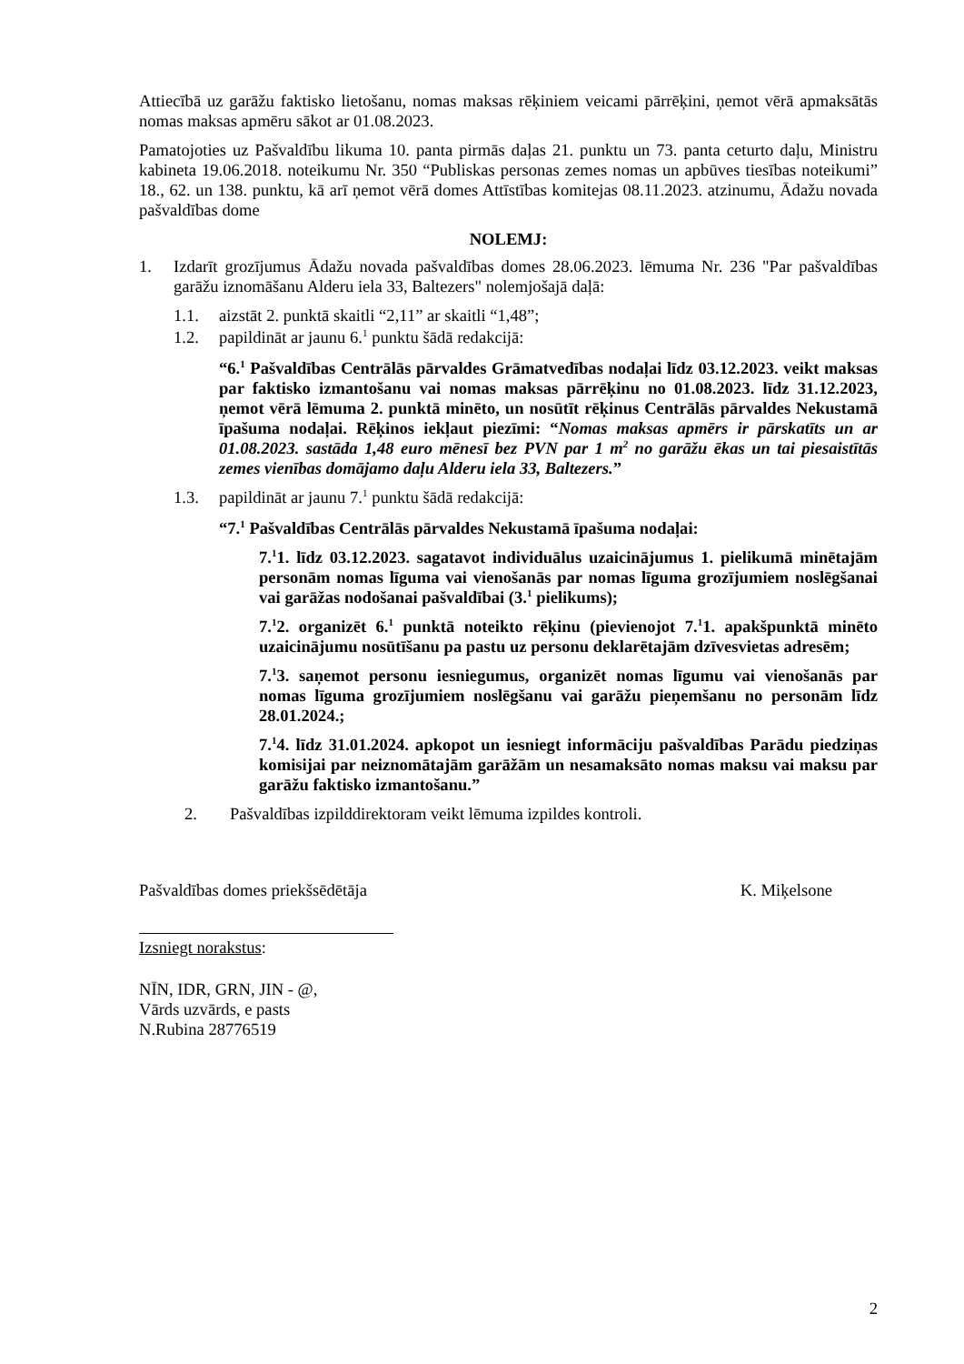Attiecībā uz garāžu faktisko lietošanu, nomas maksas rēķiniem veicami pārrēķini, ņemot vērā apmaksātās nomas maksas apmēru sākot ar 01.08.2023.
Pamatojoties uz Pašvaldību likuma 10. panta pirmās daļas 21. punktu un 73. panta ceturto daļu, Ministru kabineta 19.06.2018. noteikumu Nr. 350 “Publiskas personas zemes nomas un apbūves tiesības noteikumi” 18., 62. un 138. punktu, kā arī ņemot vērā domes Attīstības komitejas 08.11.2023. atzinumu, Ādažu novada pašvaldības dome
NOLEMJ:
1. Izdarīt grozījumus Ādažu novada pašvaldības domes 28.06.2023. lēmuma Nr. 236 "Par pašvaldības garāžu iznomāšanu Alderu iela 33, Baltezers" nolemjošajā daļā:
1.1. aizstāt 2. punktā skaitli “2,11” ar skaitli “1,48”;
1.2. papildināt ar jaunu 6.<sup>1</sup> punktu šādā redakcijā:
“6.<sup>1</sup> Pašvaldības Centrālās pārvaldes Grāmatvedības nodaļai līdz 03.12.2023. veikt maksas par faktisko izmantošanu vai nomas maksas pārrēķinu no 01.08.2023. līdz 31.12.2023, ņemot vērā lēmuma 2. punktā minēto, un nosūtīt rēķinus Centrālās pārvaldes Nekustamā īpašuma nodaļai. Rēķinos iekļaut piezīmi: “Nomas maksas apmērs ir pārskatīts un ar 01.08.2023. sastāda 1,48 euro mēnesī bez PVN par 1 m<sup>2</sup> no garāžu ēkas un tai piesaistītās zemes vienības domājamo daļu Alderu iela 33, Baltezers.”
1.3. papildināt ar jaunu 7.<sup>1</sup> punktu šādā redakcijā:
“7.<sup>1</sup> Pašvaldības Centrālās pārvaldes Nekustamā īpašuma nodaļai:
7.<sup>1</sup>1. līdz 03.12.2023. sagatavot individuālus uzaicinājumus 1. pielikumā minētajām personām nomas līguma vai vienošanās par nomas līguma grozījumiem noslēgšanai vai garāžas nodošanai pašvaldībai (3.<sup>1</sup> pielikums);
7.<sup>1</sup>2. organizēt 6.<sup>1</sup> punktā noteikto rēķinu (pievienojot 7.<sup>1</sup>1. apakšpunktā minēto uzaicinājumu nosūtīšanu pa pastu uz personu deklarētajām dzīvesvietas adresēm;
7.<sup>1</sup>3. saņemot personu iesniegumus, organizēt nomas līgumu vai vienošanās par nomas līguma grozījumiem noslēgšanu vai garāžu pieņemšanu no personām līdz 28.01.2024.;
7.<sup>1</sup>4. līdz 31.01.2024. apkopot un iesniegt informāciju pašvaldības Parādu piedziņas komisijai par neiznomātajām garāžām un nesamaksāto nomas maksu vai maksu par garāžu faktisko izmantošanu.”
2. Pašvaldības izpilddirektoram veikt lēmuma izpildes kontroli.
Pašvaldības domes priekšsēdētāja K. Miķelsone
Izsniegt norakstus:
NĪN, IDR, GRN, JIN - @,
Vārds uzvārds, e pasts
N.Rubina 28776519
2